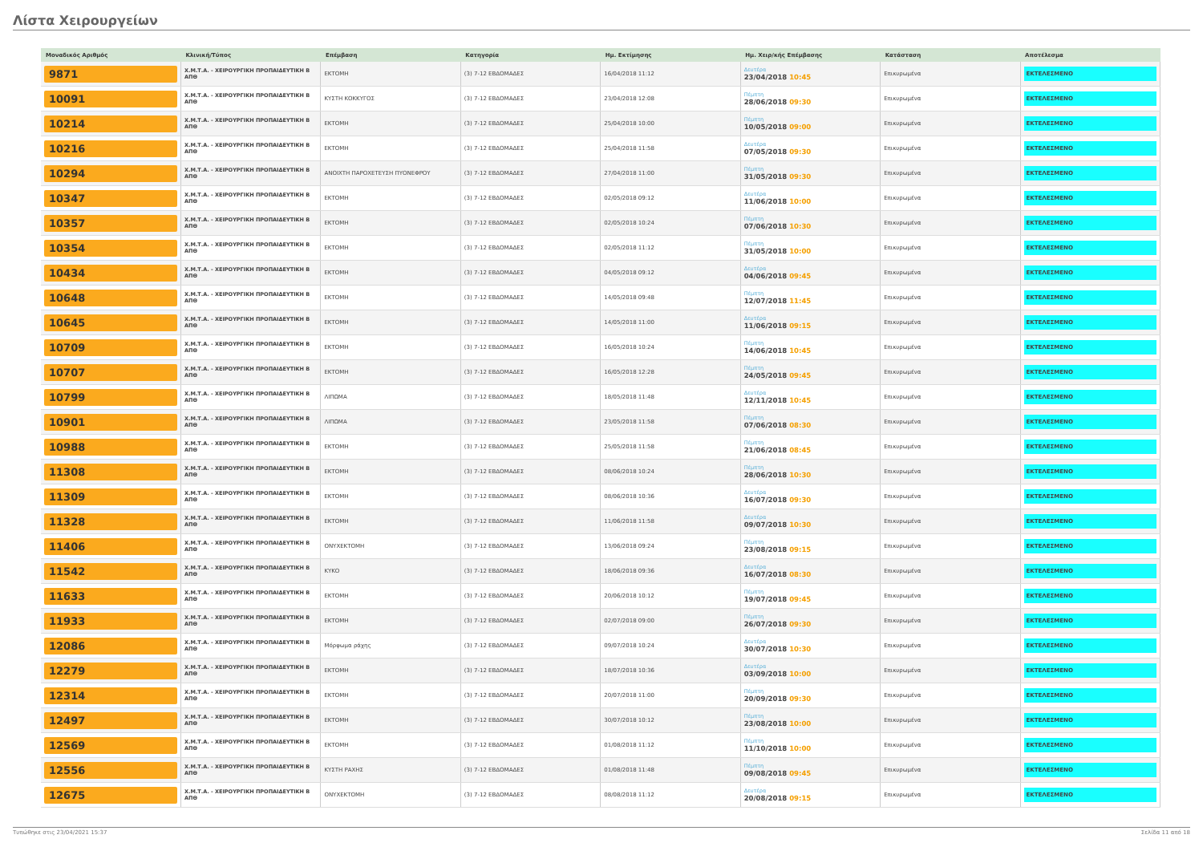Λίστα Χειρουργείων
| Μοναδικός Αριθμός | Κλινική/Τύπος | Επέμβαση | Κατηγορία | Ημ. Εκτίμησης | Ημ. Χειρ/κής Επέμβασης | Κατάσταση | Αποτέλεσμα |
| --- | --- | --- | --- | --- | --- | --- | --- |
| 9871 | Χ.Μ.Τ.Α. - ΧΕΙΡΟΥΡΓΙΚΗ ΠΡΟΠΑΙΔΕΥΤΙΚΗ Β ΑΠΘ | ΕΚΤΟΜΗ | (3) 7-12 ΕΒΔΟΜΑΔΕΣ | 16/04/2018 11:12 | Δευτέρα 23/04/2018 10:45 | Επικυρωμένα | ΕΚΤΕΛΕΣΜΕΝΟ |
| 10091 | Χ.Μ.Τ.Α. - ΧΕΙΡΟΥΡΓΙΚΗ ΠΡΟΠΑΙΔΕΥΤΙΚΗ Β ΑΠΘ | ΚΥΣΤΗ ΚΟΚΚΥΓΟΣ | (3) 7-12 ΕΒΔΟΜΑΔΕΣ | 23/04/2018 12:08 | Πέμπτη 28/06/2018 09:30 | Επικυρωμένα | ΕΚΤΕΛΕΣΜΕΝΟ |
| 10214 | Χ.Μ.Τ.Α. - ΧΕΙΡΟΥΡΓΙΚΗ ΠΡΟΠΑΙΔΕΥΤΙΚΗ Β ΑΠΘ | ΕΚΤΟΜΗ | (3) 7-12 ΕΒΔΟΜΑΔΕΣ | 25/04/2018 10:00 | Πέμπτη 10/05/2018 09:00 | Επικυρωμένα | ΕΚΤΕΛΕΣΜΕΝΟ |
| 10216 | Χ.Μ.Τ.Α. - ΧΕΙΡΟΥΡΓΙΚΗ ΠΡΟΠΑΙΔΕΥΤΙΚΗ Β ΑΠΘ | ΕΚΤΟΜΗ | (3) 7-12 ΕΒΔΟΜΑΔΕΣ | 25/04/2018 11:58 | Δευτέρα 07/05/2018 09:30 | Επικυρωμένα | ΕΚΤΕΛΕΣΜΕΝΟ |
| 10294 | Χ.Μ.Τ.Α. - ΧΕΙΡΟΥΡΓΙΚΗ ΠΡΟΠΑΙΔΕΥΤΙΚΗ Β ΑΠΘ | ΑΝΟΙΧΤΗ ΠΑΡΟΧΕΤΕΥΣΗ ΠΥΟΝΕΦΡΟΥ | (3) 7-12 ΕΒΔΟΜΑΔΕΣ | 27/04/2018 11:00 | Πέμπτη 31/05/2018 09:30 | Επικυρωμένα | ΕΚΤΕΛΕΣΜΕΝΟ |
| 10347 | Χ.Μ.Τ.Α. - ΧΕΙΡΟΥΡΓΙΚΗ ΠΡΟΠΑΙΔΕΥΤΙΚΗ Β ΑΠΘ | ΕΚΤΟΜΗ | (3) 7-12 ΕΒΔΟΜΑΔΕΣ | 02/05/2018 09:12 | Δευτέρα 11/06/2018 10:00 | Επικυρωμένα | ΕΚΤΕΛΕΣΜΕΝΟ |
| 10357 | Χ.Μ.Τ.Α. - ΧΕΙΡΟΥΡΓΙΚΗ ΠΡΟΠΑΙΔΕΥΤΙΚΗ Β ΑΠΘ | ΕΚΤΟΜΗ | (3) 7-12 ΕΒΔΟΜΑΔΕΣ | 02/05/2018 10:24 | Πέμπτη 07/06/2018 10:30 | Επικυρωμένα | ΕΚΤΕΛΕΣΜΕΝΟ |
| 10354 | Χ.Μ.Τ.Α. - ΧΕΙΡΟΥΡΓΙΚΗ ΠΡΟΠΑΙΔΕΥΤΙΚΗ Β ΑΠΘ | ΕΚΤΟΜΗ | (3) 7-12 ΕΒΔΟΜΑΔΕΣ | 02/05/2018 11:12 | Πέμπτη 31/05/2018 10:00 | Επικυρωμένα | ΕΚΤΕΛΕΣΜΕΝΟ |
| 10434 | Χ.Μ.Τ.Α. - ΧΕΙΡΟΥΡΓΙΚΗ ΠΡΟΠΑΙΔΕΥΤΙΚΗ Β ΑΠΘ | ΕΚΤΟΜΗ | (3) 7-12 ΕΒΔΟΜΑΔΕΣ | 04/05/2018 09:12 | Δευτέρα 04/06/2018 09:45 | Επικυρωμένα | ΕΚΤΕΛΕΣΜΕΝΟ |
| 10648 | Χ.Μ.Τ.Α. - ΧΕΙΡΟΥΡΓΙΚΗ ΠΡΟΠΑΙΔΕΥΤΙΚΗ Β ΑΠΘ | ΕΚΤΟΜΗ | (3) 7-12 ΕΒΔΟΜΑΔΕΣ | 14/05/2018 09:48 | Πέμπτη 12/07/2018 11:45 | Επικυρωμένα | ΕΚΤΕΛΕΣΜΕΝΟ |
| 10645 | Χ.Μ.Τ.Α. - ΧΕΙΡΟΥΡΓΙΚΗ ΠΡΟΠΑΙΔΕΥΤΙΚΗ Β ΑΠΘ | ΕΚΤΟΜΗ | (3) 7-12 ΕΒΔΟΜΑΔΕΣ | 14/05/2018 11:00 | Δευτέρα 11/06/2018 09:15 | Επικυρωμένα | ΕΚΤΕΛΕΣΜΕΝΟ |
| 10709 | Χ.Μ.Τ.Α. - ΧΕΙΡΟΥΡΓΙΚΗ ΠΡΟΠΑΙΔΕΥΤΙΚΗ Β ΑΠΘ | ΕΚΤΟΜΗ | (3) 7-12 ΕΒΔΟΜΑΔΕΣ | 16/05/2018 10:24 | Πέμπτη 14/06/2018 10:45 | Επικυρωμένα | ΕΚΤΕΛΕΣΜΕΝΟ |
| 10707 | Χ.Μ.Τ.Α. - ΧΕΙΡΟΥΡΓΙΚΗ ΠΡΟΠΑΙΔΕΥΤΙΚΗ Β ΑΠΘ | ΕΚΤΟΜΗ | (3) 7-12 ΕΒΔΟΜΑΔΕΣ | 16/05/2018 12:28 | Πέμπτη 24/05/2018 09:45 | Επικυρωμένα | ΕΚΤΕΛΕΣΜΕΝΟ |
| 10799 | Χ.Μ.Τ.Α. - ΧΕΙΡΟΥΡΓΙΚΗ ΠΡΟΠΑΙΔΕΥΤΙΚΗ Β ΑΠΘ | ΛΙΠΩΜΑ | (3) 7-12 ΕΒΔΟΜΑΔΕΣ | 18/05/2018 11:48 | Δευτέρα 12/11/2018 10:45 | Επικυρωμένα | ΕΚΤΕΛΕΣΜΕΝΟ |
| 10901 | Χ.Μ.Τ.Α. - ΧΕΙΡΟΥΡΓΙΚΗ ΠΡΟΠΑΙΔΕΥΤΙΚΗ Β ΑΠΘ | ΛΙΠΩΜΑ | (3) 7-12 ΕΒΔΟΜΑΔΕΣ | 23/05/2018 11:58 | Πέμπτη 07/06/2018 08:30 | Επικυρωμένα | ΕΚΤΕΛΕΣΜΕΝΟ |
| 10988 | Χ.Μ.Τ.Α. - ΧΕΙΡΟΥΡΓΙΚΗ ΠΡΟΠΑΙΔΕΥΤΙΚΗ Β ΑΠΘ | ΕΚΤΟΜΗ | (3) 7-12 ΕΒΔΟΜΑΔΕΣ | 25/05/2018 11:58 | Πέμπτη 21/06/2018 08:45 | Επικυρωμένα | ΕΚΤΕΛΕΣΜΕΝΟ |
| 11308 | Χ.Μ.Τ.Α. - ΧΕΙΡΟΥΡΓΙΚΗ ΠΡΟΠΑΙΔΕΥΤΙΚΗ Β ΑΠΘ | ΕΚΤΟΜΗ | (3) 7-12 ΕΒΔΟΜΑΔΕΣ | 08/06/2018 10:24 | Πέμπτη 28/06/2018 10:30 | Επικυρωμένα | ΕΚΤΕΛΕΣΜΕΝΟ |
| 11309 | Χ.Μ.Τ.Α. - ΧΕΙΡΟΥΡΓΙΚΗ ΠΡΟΠΑΙΔΕΥΤΙΚΗ Β ΑΠΘ | ΕΚΤΟΜΗ | (3) 7-12 ΕΒΔΟΜΑΔΕΣ | 08/06/2018 10:36 | Δευτέρα 16/07/2018 09:30 | Επικυρωμένα | ΕΚΤΕΛΕΣΜΕΝΟ |
| 11328 | Χ.Μ.Τ.Α. - ΧΕΙΡΟΥΡΓΙΚΗ ΠΡΟΠΑΙΔΕΥΤΙΚΗ Β ΑΠΘ | ΕΚΤΟΜΗ | (3) 7-12 ΕΒΔΟΜΑΔΕΣ | 11/06/2018 11:58 | Δευτέρα 09/07/2018 10:30 | Επικυρωμένα | ΕΚΤΕΛΕΣΜΕΝΟ |
| 11406 | Χ.Μ.Τ.Α. - ΧΕΙΡΟΥΡΓΙΚΗ ΠΡΟΠΑΙΔΕΥΤΙΚΗ Β ΑΠΘ | ΟΝΥΧΕΚΤΟΜΗ | (3) 7-12 ΕΒΔΟΜΑΔΕΣ | 13/06/2018 09:24 | Πέμπτη 23/08/2018 09:15 | Επικυρωμένα | ΕΚΤΕΛΕΣΜΕΝΟ |
| 11542 | Χ.Μ.Τ.Α. - ΧΕΙΡΟΥΡΓΙΚΗ ΠΡΟΠΑΙΔΕΥΤΙΚΗ Β ΑΠΘ | ΚΥΚΟ | (3) 7-12 ΕΒΔΟΜΑΔΕΣ | 18/06/2018 09:36 | Δευτέρα 16/07/2018 08:30 | Επικυρωμένα | ΕΚΤΕΛΕΣΜΕΝΟ |
| 11633 | Χ.Μ.Τ.Α. - ΧΕΙΡΟΥΡΓΙΚΗ ΠΡΟΠΑΙΔΕΥΤΙΚΗ Β ΑΠΘ | ΕΚΤΟΜΗ | (3) 7-12 ΕΒΔΟΜΑΔΕΣ | 20/06/2018 10:12 | Πέμπτη 19/07/2018 09:45 | Επικυρωμένα | ΕΚΤΕΛΕΣΜΕΝΟ |
| 11933 | Χ.Μ.Τ.Α. - ΧΕΙΡΟΥΡΓΙΚΗ ΠΡΟΠΑΙΔΕΥΤΙΚΗ Β ΑΠΘ | ΕΚΤΟΜΗ | (3) 7-12 ΕΒΔΟΜΑΔΕΣ | 02/07/2018 09:00 | Πέμπτη 26/07/2018 09:30 | Επικυρωμένα | ΕΚΤΕΛΕΣΜΕΝΟ |
| 12086 | Χ.Μ.Τ.Α. - ΧΕΙΡΟΥΡΓΙΚΗ ΠΡΟΠΑΙΔΕΥΤΙΚΗ Β ΑΠΘ | Μόρφωμα ράχης | (3) 7-12 ΕΒΔΟΜΑΔΕΣ | 09/07/2018 10:24 | Δευτέρα 30/07/2018 10:30 | Επικυρωμένα | ΕΚΤΕΛΕΣΜΕΝΟ |
| 12279 | Χ.Μ.Τ.Α. - ΧΕΙΡΟΥΡΓΙΚΗ ΠΡΟΠΑΙΔΕΥΤΙΚΗ Β ΑΠΘ | ΕΚΤΟΜΗ | (3) 7-12 ΕΒΔΟΜΑΔΕΣ | 18/07/2018 10:36 | Δευτέρα 03/09/2018 10:00 | Επικυρωμένα | ΕΚΤΕΛΕΣΜΕΝΟ |
| 12314 | Χ.Μ.Τ.Α. - ΧΕΙΡΟΥΡΓΙΚΗ ΠΡΟΠΑΙΔΕΥΤΙΚΗ Β ΑΠΘ | ΕΚΤΟΜΗ | (3) 7-12 ΕΒΔΟΜΑΔΕΣ | 20/07/2018 11:00 | Πέμπτη 20/09/2018 09:30 | Επικυρωμένα | ΕΚΤΕΛΕΣΜΕΝΟ |
| 12497 | Χ.Μ.Τ.Α. - ΧΕΙΡΟΥΡΓΙΚΗ ΠΡΟΠΑΙΔΕΥΤΙΚΗ Β ΑΠΘ | ΕΚΤΟΜΗ | (3) 7-12 ΕΒΔΟΜΑΔΕΣ | 30/07/2018 10:12 | Πέμπτη 23/08/2018 10:00 | Επικυρωμένα | ΕΚΤΕΛΕΣΜΕΝΟ |
| 12569 | Χ.Μ.Τ.Α. - ΧΕΙΡΟΥΡΓΙΚΗ ΠΡΟΠΑΙΔΕΥΤΙΚΗ Β ΑΠΘ | ΕΚΤΟΜΗ | (3) 7-12 ΕΒΔΟΜΑΔΕΣ | 01/08/2018 11:12 | Πέμπτη 11/10/2018 10:00 | Επικυρωμένα | ΕΚΤΕΛΕΣΜΕΝΟ |
| 12556 | Χ.Μ.Τ.Α. - ΧΕΙΡΟΥΡΓΙΚΗ ΠΡΟΠΑΙΔΕΥΤΙΚΗ Β ΑΠΘ | ΚΥΣΤΗ ΡΑΧΗΣ | (3) 7-12 ΕΒΔΟΜΑΔΕΣ | 01/08/2018 11:48 | Πέμπτη 09/08/2018 09:45 | Επικυρωμένα | ΕΚΤΕΛΕΣΜΕΝΟ |
| 12675 | Χ.Μ.Τ.Α. - ΧΕΙΡΟΥΡΓΙΚΗ ΠΡΟΠΑΙΔΕΥΤΙΚΗ Β ΑΠΘ | ΟΝΥΧΕΚΤΟΜΗ | (3) 7-12 ΕΒΔΟΜΑΔΕΣ | 08/08/2018 11:12 | Δευτέρα 20/08/2018 09:15 | Επικυρωμένα | ΕΚΤΕΛΕΣΜΕΝΟ |
Τυπώθηκε στις 23/04/2021 15:37 Σελίδα 11 από 18